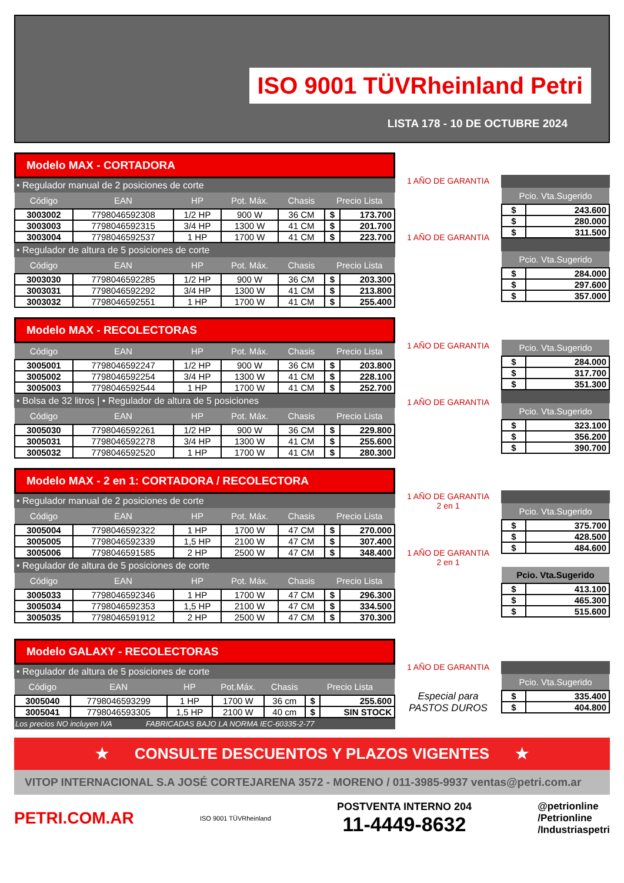ISO 9001 TÜVRheinland Petri
LISTA 178 - 10 DE OCTUBRE 2024
Modelo MAX - CORTADORA
• Regulador manual de 2 posiciones de corte
| Código | EAN | HP | Pot. Máx. | Chasis | Precio Lista | |
| --- | --- | --- | --- | --- | --- | --- |
| 3003002 | 7798046592308 | 1/2 HP | 900 W | 36 CM | $ | 173.700 |
| 3003003 | 7798046592315 | 3/4 HP | 1300 W | 41 CM | $ | 201.700 |
| 3003004 | 7798046592537 | 1 HP | 1700 W | 41 CM | $ | 223.700 |
• Regulador de altura de 5 posiciones de corte
| Código | EAN | HP | Pot. Máx. | Chasis | Precio Lista | |
| --- | --- | --- | --- | --- | --- | --- |
| 3003030 | 7798046592285 | 1/2 HP | 900 W | 36 CM | $ | 203.300 |
| 3003031 | 7798046592292 | 3/4 HP | 1300 W | 41 CM | $ | 213.800 |
| 3003032 | 7798046592551 | 1 HP | 1700 W | 41 CM | $ | 255.400 |
1 AÑO DE GARANTIA
1 AÑO DE GARANTIA
| Pcio. Vta.Sugerido | |
| --- | --- |
| $ | 243.600 |
| $ | 280.000 |
| $ | 311.500 |
| Pcio. Vta.Sugerido | |
| --- | --- |
| $ | 284.000 |
| $ | 297.600 |
| $ | 357.000 |
Modelo MAX - RECOLECTORAS
| Código | EAN | HP | Pot. Máx. | Chasis | Precio Lista | |
| --- | --- | --- | --- | --- | --- | --- |
| 3005001 | 7798046592247 | 1/2 HP | 900 W | 36 CM | $ | 203.800 |
| 3005002 | 7798046592254 | 3/4 HP | 1300 W | 41 CM | $ | 228.100 |
| 3005003 | 7798046592544 | 1 HP | 1700 W | 41 CM | $ | 252.700 |
• Bolsa de 32 litros | • Regulador de altura de 5 posiciones
| Código | EAN | HP | Pot. Máx. | Chasis | Precio Lista | |
| --- | --- | --- | --- | --- | --- | --- |
| 3005030 | 7798046592261 | 1/2 HP | 900 W | 36 CM | $ | 229.800 |
| 3005031 | 7798046592278 | 3/4 HP | 1300 W | 41 CM | $ | 255.600 |
| 3005032 | 7798046592520 | 1 HP | 1700 W | 41 CM | $ | 280.300 |
1 AÑO DE GARANTIA
1 AÑO DE GARANTIA
| Pcio. Vta.Sugerido | |
| --- | --- |
| $ | 284.000 |
| $ | 317.700 |
| $ | 351.300 |
| Pcio. Vta.Sugerido | |
| --- | --- |
| $ | 323.100 |
| $ | 356.200 |
| $ | 390.700 |
Modelo MAX - 2 en 1: CORTADORA / RECOLECTORA
• Regulador manual de 2 posiciones de corte
| Código | EAN | HP | Pot. Máx. | Chasis | Precio Lista | |
| --- | --- | --- | --- | --- | --- | --- |
| 3005004 | 7798046592322 | 1 HP | 1700 W | 47 CM | $ | 270.000 |
| 3005005 | 7798046592339 | 1,5 HP | 2100 W | 47 CM | $ | 307.400 |
| 3005006 | 7798046591585 | 2 HP | 2500 W | 47 CM | $ | 348.400 |
• Regulador de altura de 5 posiciones de corte
| Código | EAN | HP | Pot. Máx. | Chasis | Precio Lista | |
| --- | --- | --- | --- | --- | --- | --- |
| 3005033 | 7798046592346 | 1 HP | 1700 W | 47 CM | $ | 296.300 |
| 3005034 | 7798046592353 | 1,5 HP | 2100 W | 47 CM | $ | 334.500 |
| 3005035 | 7798046591912 | 2 HP | 2500 W | 47 CM | $ | 370.300 |
1 AÑO DE GARANTIA
2 en 1
1 AÑO DE GARANTIA
2 en 1
| Pcio. Vta.Sugerido | |
| --- | --- |
| $ | 375.700 |
| $ | 428.500 |
| $ | 484.600 |
| Pcio. Vta.Sugerido | |
| --- | --- |
| $ | 413.100 |
| $ | 465.300 |
| $ | 515.600 |
Modelo GALAXY - RECOLECTORAS
• Regulador de altura de 5 posiciones de corte
| Código | EAN | HP | Pot.Máx. | Chasis | Precio Lista | |
| --- | --- | --- | --- | --- | --- | --- |
| 3005040 | 7798046593299 | 1 HP | 1700 W | 36 cm | $ | 255.600 |
| 3005041 | 7798046593305 | 1,5 HP | 2100 W | 40 cm | $ | SIN STOCK |
Los precios NO incluyen IVA FABRICADAS BAJO LA NORMA IEC-60335-2-77
1 AÑO DE GARANTIA
Especial para
PASTOS DUROS
| Pcio. Vta.Sugerido | |
| --- | --- |
| $ | 335.400 |
| $ | 404.800 |
★ CONSULTE DESCUENTOS Y PLAZOS VIGENTES ★
VITOP INTERNACIONAL S.A JOSÉ CORTEJARENA 3572 - MORENO / 011-3985-9937 ventas@petri.com.ar
PETRI.COM.AR
ISO 9001 TÜVRheinland
POSTVENTA INTERNO 204
11-4449-8632
@petrionline
/Petrionline
/Industriaspetri